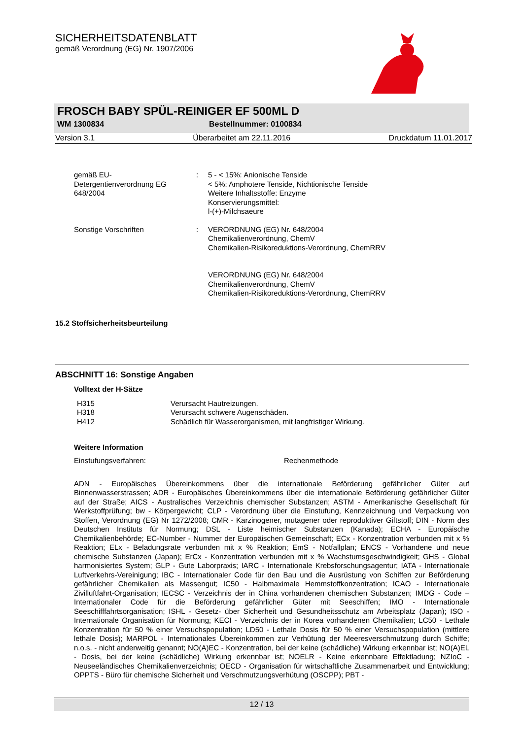SICHERHEITSDATENBLATT
gemäß Verordnung (EG) Nr. 1907/2006
FROSCH BABY SPÜL-REINIGER EF 500ML D
WM 1300834 Bestellnummer: 0100834
Version 3.1 Überarbeitet am 22.11.2016 Druckdatum 11.01.2017
| gemäß EU- Detergentienverordnung EG 648/2004 | : | 5 - < 15%: Anionische Tenside < 5%: Amphotere Tenside, Nichtionische Tenside Weitere Inhaltsstoffe: Enzyme Konservierungsmittel: l-(+)-Milchsaeure |
| Sonstige Vorschriften | : | VERORDNUNG (EG) Nr. 648/2004 Chemikalienverordnung, ChemV Chemikalien-Risikoreduktions-Verordnung, ChemRRV |
| | | VERORDNUNG (EG) Nr. 648/2004 Chemikalienverordnung, ChemV Chemikalien-Risikoreduktions-Verordnung, ChemRRV |
15.2 Stoffsicherheitsbeurteilung
ABSCHNITT 16: Sonstige Angaben
Volltext der H-Sätze
| H315 | Verursacht Hautreizungen. |
| H318 | Verursacht schwere Augenschäden. |
| H412 | Schädlich für Wasserorganismen, mit langfristiger Wirkung. |
Weitere Information
Einstufungsverfahren: Rechenmethode
ADN - Europäisches Übereinkommens über die internationale Beförderung gefährlicher Güter auf Binnenwasserstrassen; ADR - Europäisches Übereinkommens über die internationale Beförderung gefährlicher Güter auf der Straße; AICS - Australisches Verzeichnis chemischer Substanzen; ASTM - Amerikanische Gesellschaft für Werkstoffprüfung; bw - Körpergewicht; CLP - Verordnung über die Einstufung, Kennzeichnung und Verpackung von Stoffen, Verordnung (EG) Nr 1272/2008; CMR - Karzinogener, mutagener oder reproduktiver Giftstoff; DIN - Norm des Deutschen Instituts für Normung; DSL - Liste heimischer Substanzen (Kanada); ECHA - Europäische Chemikalienbehörde; EC-Number - Nummer der Europäischen Gemeinschaft; ECx - Konzentration verbunden mit x % Reaktion; ELx - Beladungsrate verbunden mit x % Reaktion; EmS - Notfallplan; ENCS - Vorhandene und neue chemische Substanzen (Japan); ErCx - Konzentration verbunden mit x % Wachstumsgeschwindigkeit; GHS - Global harmonisiertes System; GLP - Gute Laborpraxis; IARC - Internationale Krebsforschungsagentur; IATA - Internationale Luftverkehrs-Vereinigung; IBC - Internationaler Code für den Bau und die Ausrüstung von Schiffen zur Beförderung gefährlicher Chemikalien als Massengut; IC50 - Halbmaximale Hemmstoffkonzentration; ICAO - Internationale Zivilluftfahrt-Organisation; IECSC - Verzeichnis der in China vorhandenen chemischen Substanzen; IMDG - Code – Internationaler Code für die Beförderung gefährlicher Güter mit Seeschiffen; IMO - Internationale Seeschifffahrtsorganisation; ISHL - Gesetz- über Sicherheit und Gesundheitsschutz am Arbeitsplatz (Japan); ISO - Internationale Organisation für Normung; KECI - Verzeichnis der in Korea vorhandenen Chemikalien; LC50 - Lethale Konzentration für 50 % einer Versuchspopulation; LD50 - Lethale Dosis für 50 % einer Versuchspopulation (mittlere lethale Dosis); MARPOL - Internationales Übereinkommen zur Verhütung der Meeresverschmutzung durch Schiffe; n.o.s. - nicht anderweitig genannt; NO(A)EC - Konzentration, bei der keine (schädliche) Wirkung erkennbar ist; NO(A)EL - Dosis, bei der keine (schädliche) Wirkung erkennbar ist; NOELR - Keine erkennbare Effektladung; NZIoC - Neuseeländisches Chemikalienverzeichnis; OECD - Organisation für wirtschaftliche Zusammenarbeit und Entwicklung; OPPTS - Büro für chemische Sicherheit und Verschmutzungsverhütung (OSCPP); PBT -
12 / 13